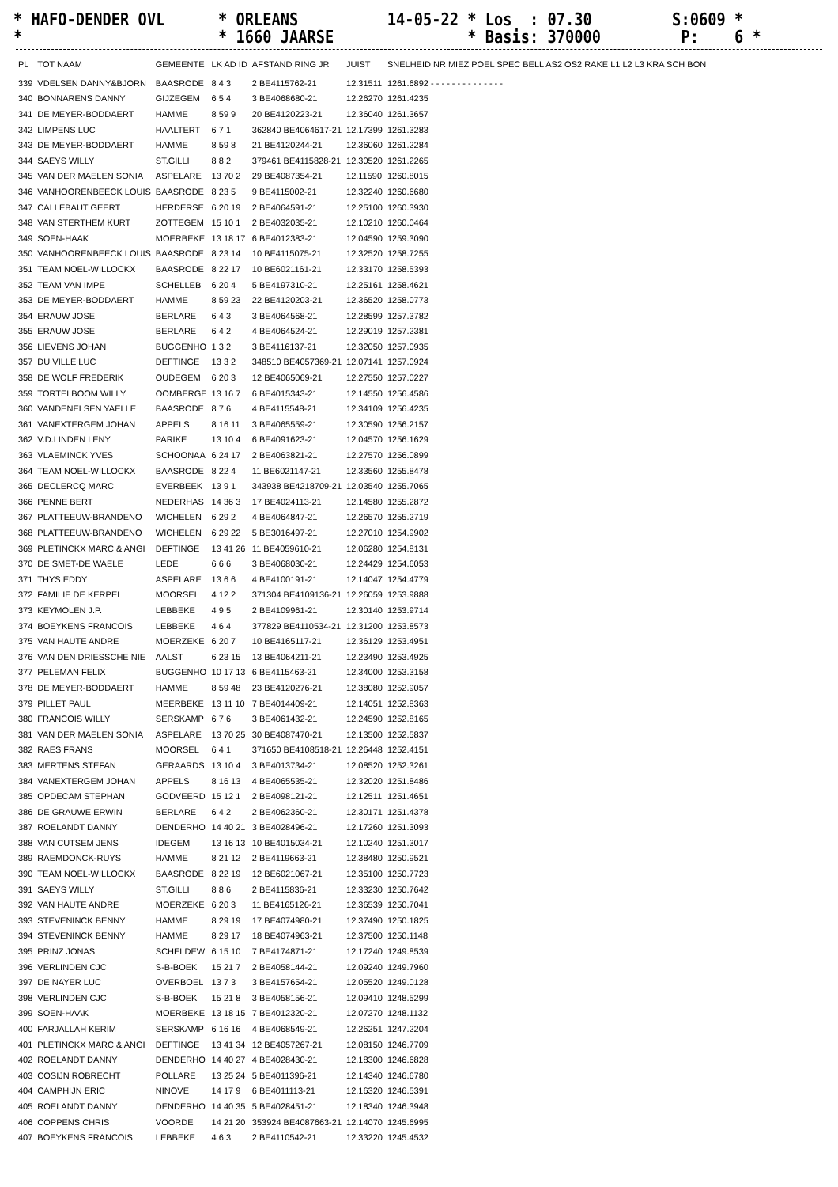* HAFO-DENDER OVL * ORLEANS 14-05-22 * Los : 07.30 S:0609 * * * 1660 JAARSE * Basis: 370000 P: 6 *
| PL | TOT NAAM | GEMEENTE | LK AD ID | AFSTAND RING JR | JUIST | SNELHEID NR MIEZ POEL SPEC BELL AS2 OS2 RAKE L1 L2 L3 KRA SCH BON |
| --- | --- | --- | --- | --- | --- | --- |
| 339 | VDELSEN DANNY&BJORN | BAASRODE | 8 4 3 | 2 BE4115762-21 | 12.31511 | 1261.6892 - - - - - - - - - - - - - - |
| 340 | BONNARENS DANNY | GIJZEGEM | 6 5 4 | 3 BE4068680-21 | 12.26270 | 1261.4235 |
| 341 | DE MEYER-BODDAERT | HAMME | 8 59 9 | 20 BE4120223-21 | 12.36040 | 1261.3657 |
| 342 | LIMPENS LUC | HAALTERT | 6 7 1 | 362840 BE4064617-21 | 12.17399 | 1261.3283 |
| 343 | DE MEYER-BODDAERT | HAMME | 8 59 8 | 21 BE4120244-21 | 12.36060 | 1261.2284 |
| 344 | SAEYS WILLY | ST.GILLI | 8 8 2 | 379461 BE4115828-21 | 12.30520 | 1261.2265 |
| 345 | VAN DER MAELEN SONIA | ASPELARE | 13 70 2 | 29 BE4087354-21 | 12.11590 | 1260.8015 |
| 346 | VANHOORENBEECK LOUIS | BAASRODE | 8 23 5 | 9 BE4115002-21 | 12.32240 | 1260.6680 |
| 347 | CALLEBAUT GEERT | HERDERSE | 6 20 19 | 2 BE4064591-21 | 12.25100 | 1260.3930 |
| 348 | VAN STERTHEM KURT | ZOTTEGEM | 15 10 1 | 2 BE4032035-21 | 12.10210 | 1260.0464 |
| 349 | SOEN-HAAK | MOERBEKE | 13 18 17 | 6 BE4012383-21 | 12.04590 | 1259.3090 |
| 350 | VANHOORENBEECK LOUIS | BAASRODE | 8 23 14 | 10 BE4115075-21 | 12.32520 | 1258.7255 |
| 351 | TEAM NOEL-WILLOCKX | BAASRODE | 8 22 17 | 10 BE6021161-21 | 12.33170 | 1258.5393 |
| 352 | TEAM VAN IMPE | SCHELLEB | 6 20 4 | 5 BE4197310-21 | 12.25161 | 1258.4621 |
| 353 | DE MEYER-BODDAERT | HAMME | 8 59 23 | 22 BE4120203-21 | 12.36520 | 1258.0773 |
| 354 | ERAUW JOSE | BERLARE | 6 4 3 | 3 BE4064568-21 | 12.28599 | 1257.3782 |
| 355 | ERAUW JOSE | BERLARE | 6 4 2 | 4 BE4064524-21 | 12.29019 | 1257.2381 |
| 356 | LIEVENS JOHAN | BUGGENHO | 1 3 2 | 3 BE4116137-21 | 12.32050 | 1257.0935 |
| 357 | DU VILLE LUC | DEFTINGE | 13 3 2 | 348510 BE4057369-21 | 12.07141 | 1257.0924 |
| 358 | DE WOLF FREDERIK | OUDEGEM | 6 20 3 | 12 BE4065069-21 | 12.27550 | 1257.0227 |
| 359 | TORTELBOOM WILLY | OOMBERGE | 13 16 7 | 6 BE4015343-21 | 12.14550 | 1256.4586 |
| 360 | VANDENELSEN YAELLE | BAASRODE | 8 7 6 | 4 BE4115548-21 | 12.34109 | 1256.4235 |
| 361 | VANEXTERGEM JOHAN | APPELS | 8 16 11 | 3 BE4065559-21 | 12.30590 | 1256.2157 |
| 362 | V.D.LINDEN LENY | PARIKE | 13 10 4 | 6 BE4091623-21 | 12.04570 | 1256.1629 |
| 363 | VLAEMINCK YVES | SCHOONAA | 6 24 17 | 2 BE4063821-21 | 12.27570 | 1256.0899 |
| 364 | TEAM NOEL-WILLOCKX | BAASRODE | 8 22 4 | 11 BE6021147-21 | 12.33560 | 1255.8478 |
| 365 | DECLERCQ MARC | EVERBEEK | 13 9 1 | 343938 BE4218709-21 | 12.03540 | 1255.7065 |
| 366 | PENNE BERT | NEDERHAS | 14 36 3 | 17 BE4024113-21 | 12.14580 | 1255.2872 |
| 367 | PLATTEEUW-BRANDENO | WICHELEN | 6 29 2 | 4 BE4064847-21 | 12.26570 | 1255.2719 |
| 368 | PLATTEEUW-BRANDENO | WICHELEN | 6 29 22 | 5 BE3016497-21 | 12.27010 | 1254.9902 |
| 369 | PLETINCKX MARC & ANGI | DEFTINGE | 13 41 26 | 11 BE4059610-21 | 12.06280 | 1254.8131 |
| 370 | DE SMET-DE WAELE | LEDE | 6 6 6 | 3 BE4068030-21 | 12.24429 | 1254.6053 |
| 371 | THYS EDDY | ASPELARE | 13 6 6 | 4 BE4100191-21 | 12.14047 | 1254.4779 |
| 372 | FAMILIE DE KERPEL | MOORSEL | 4 12 2 | 371304 BE4109136-21 | 12.26059 | 1253.9888 |
| 373 | KEYMOLEN J.P. | LEBBEKE | 4 9 5 | 2 BE4109961-21 | 12.30140 | 1253.9714 |
| 374 | BOEYKENS FRANCOIS | LEBBEKE | 4 6 4 | 377829 BE4110534-21 | 12.31200 | 1253.8573 |
| 375 | VAN HAUTE ANDRE | MOERZEKE | 6 20 7 | 10 BE4165117-21 | 12.36129 | 1253.4951 |
| 376 | VAN DEN DRIESSCHE NIE | AALST | 6 23 15 | 13 BE4064211-21 | 12.23490 | 1253.4925 |
| 377 | PELEMAN FELIX | BUGGENHO | 10 17 13 | 6 BE4115463-21 | 12.34000 | 1253.3158 |
| 378 | DE MEYER-BODDAERT | HAMME | 8 59 48 | 23 BE4120276-21 | 12.38080 | 1252.9057 |
| 379 | PILLET PAUL | MEERBEKE | 13 11 10 | 7 BE4014409-21 | 12.14051 | 1252.8363 |
| 380 | FRANCOIS WILLY | SERSKAMP | 6 7 6 | 3 BE4061432-21 | 12.24590 | 1252.8165 |
| 381 | VAN DER MAELEN SONIA | ASPELARE | 13 70 25 | 30 BE4087470-21 | 12.13500 | 1252.5837 |
| 382 | RAES FRANS | MOORSEL | 6 4 1 | 371650 BE4108518-21 | 12.26448 | 1252.4151 |
| 383 | MERTENS STEFAN | GERAARDS | 13 10 4 | 3 BE4013734-21 | 12.08520 | 1252.3261 |
| 384 | VANEXTERGEM JOHAN | APPELS | 8 16 13 | 4 BE4065535-21 | 12.32020 | 1251.8486 |
| 385 | OPDECAM STEPHAN | GODVEERD | 15 12 1 | 2 BE4098121-21 | 12.12511 | 1251.4651 |
| 386 | DE GRAUWE ERWIN | BERLARE | 6 4 2 | 2 BE4062360-21 | 12.30171 | 1251.4378 |
| 387 | ROELANDT DANNY | DENDERHO | 14 40 21 | 3 BE4028496-21 | 12.17260 | 1251.3093 |
| 388 | VAN CUTSEM JENS | IDEGEM | 13 16 13 | 10 BE4015034-21 | 12.10240 | 1251.3017 |
| 389 | RAEMDONCK-RUYS | HAMME | 8 21 12 | 2 BE4119663-21 | 12.38480 | 1250.9521 |
| 390 | TEAM NOEL-WILLOCKX | BAASRODE | 8 22 19 | 12 BE6021067-21 | 12.35100 | 1250.7723 |
| 391 | SAEYS WILLY | ST.GILLI | 8 8 6 | 2 BE4115836-21 | 12.33230 | 1250.7642 |
| 392 | VAN HAUTE ANDRE | MOERZEKE | 6 20 3 | 11 BE4165126-21 | 12.36539 | 1250.7041 |
| 393 | STEVENINCK BENNY | HAMME | 8 29 19 | 17 BE4074980-21 | 12.37490 | 1250.1825 |
| 394 | STEVENINCK BENNY | HAMME | 8 29 17 | 18 BE4074963-21 | 12.37500 | 1250.1148 |
| 395 | PRINZ JONAS | SCHELDEW | 6 15 10 | 7 BE4174871-21 | 12.17240 | 1249.8539 |
| 396 | VERLINDEN CJC | S-B-BOEK | 15 21 7 | 2 BE4058144-21 | 12.09240 | 1249.7960 |
| 397 | DE NAYER LUC | OVERBOEL | 13 7 3 | 3 BE4157654-21 | 12.05520 | 1249.0128 |
| 398 | VERLINDEN CJC | S-B-BOEK | 15 21 8 | 3 BE4058156-21 | 12.09410 | 1248.5299 |
| 399 | SOEN-HAAK | MOERBEKE | 13 18 15 | 7 BE4012320-21 | 12.07270 | 1248.1132 |
| 400 | FARJALLAH KERIM | SERSKAMP | 6 16 16 | 4 BE4068549-21 | 12.26251 | 1247.2204 |
| 401 | PLETINCKX MARC & ANGI | DEFTINGE | 13 41 34 | 12 BE4057267-21 | 12.08150 | 1246.7709 |
| 402 | ROELANDT DANNY | DENDERHO | 14 40 27 | 4 BE4028430-21 | 12.18300 | 1246.6828 |
| 403 | COSIJN ROBRECHT | POLLARE | 13 25 24 | 5 BE4011396-21 | 12.14340 | 1246.6780 |
| 404 | CAMPHIJN ERIC | NINOVE | 14 17 9 | 6 BE4011113-21 | 12.16320 | 1246.5391 |
| 405 | ROELANDT DANNY | DENDERHO | 14 40 35 | 5 BE4028451-21 | 12.18340 | 1246.3948 |
| 406 | COPPENS CHRIS | VOORDE | 14 21 20 | 353924 BE4087663-21 | 12.14070 | 1245.6995 |
| 407 | BOEYKENS FRANCOIS | LEBBEKE | 4 6 3 | 2 BE4110542-21 | 12.33220 | 1245.4532 |